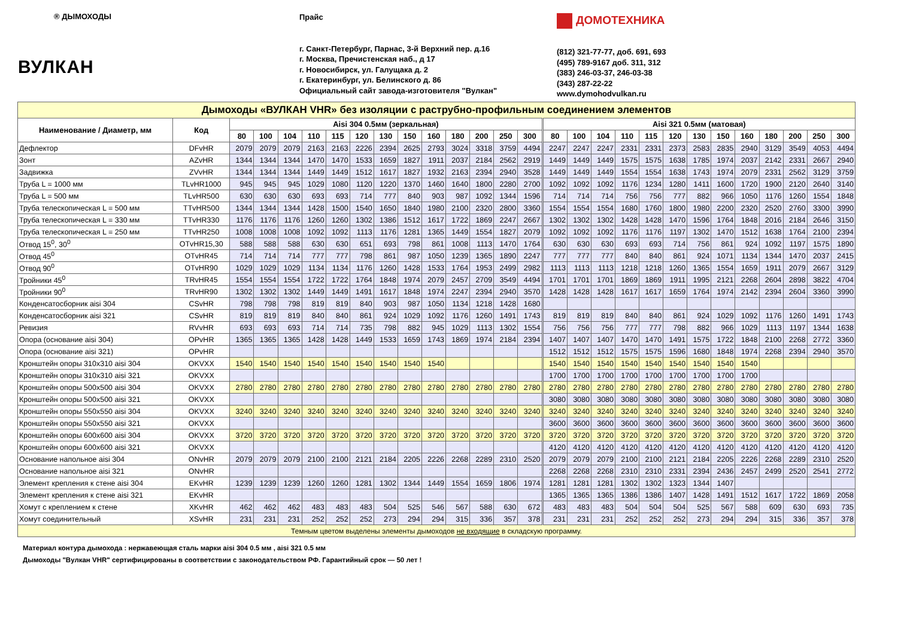® ДЫМОХОДЫ
ВУЛКАН
Прайс
г. Санкт-Петербург, Парнас, 3-й Верхний пер. д.16
г. Москва, Пречистенская наб., д 17
г. Новосибирск, ул. Галущака д. 2
г. Екатеринбург, ул. Белинского д. 86
Официальный сайт завода-изготовителя "Вулкан"
ДОМОТЕХНИКА
(812) 321-77-77, доб. 691, 693
(495) 789-9167 доб. 311, 312
(383) 246-03-37, 246-03-38
(343) 287-22-22
www.dymohodvulkan.ru
| Дымоходы «ВУЛКАН VHR» без изоляции с раструбно-профильным соединением элементов | | | | | | | | | | | | | | | | | | | | | | | | | | | |
| Наименование / Диаметр, мм | Код | Aisi 304 0.5мм (зеркальная) | | | | | | | | | | | | | Aisi 321 0.5мм (матовая) | | | | | | | | | | | | |
| | | 80 | 100 | 104 | 110 | 115 | 120 | 130 | 150 | 160 | 180 | 200 | 250 | 300 | 80 | 100 | 104 | 110 | 115 | 120 | 130 | 150 | 160 | 180 | 200 | 250 | 300 |
| Дефлектор | DFvHR | 2079 | 2079 | 2079 | 2163 | 2163 | 2226 | 2394 | 2625 | 2793 | 3024 | 3318 | 3759 | 4494 | 2247 | 2247 | 2247 | 2331 | 2331 | 2373 | 2583 | 2835 | 2940 | 3129 | 3549 | 4053 | 4494 |
| Зонт | AZvHR | 1344 | 1344 | 1344 | 1470 | 1470 | 1533 | 1659 | 1827 | 1911 | 2037 | 2184 | 2562 | 2919 | 1449 | 1449 | 1449 | 1575 | 1575 | 1638 | 1785 | 1974 | 2037 | 2142 | 2331 | 2667 | 2940 |
| Задвижка | ZVvHR | 1344 | 1344 | 1344 | 1449 | 1449 | 1512 | 1617 | 1827 | 1932 | 2163 | 2394 | 2940 | 3528 | 1449 | 1449 | 1449 | 1554 | 1554 | 1638 | 1743 | 1974 | 2079 | 2331 | 2562 | 3129 | 3759 |
| Труба L = 1000 мм | TLvHR1000 | 945 | 945 | 945 | 1029 | 1080 | 1120 | 1220 | 1370 | 1460 | 1640 | 1800 | 2280 | 2700 | 1092 | 1092 | 1092 | 1176 | 1234 | 1280 | 1411 | 1600 | 1720 | 1900 | 2120 | 2640 | 3140 |
| Труба L = 500 мм | TLvHR500 | 630 | 630 | 630 | 693 | 693 | 714 | 777 | 840 | 903 | 987 | 1092 | 1344 | 1596 | 714 | 714 | 714 | 756 | 756 | 777 | 882 | 966 | 1050 | 1176 | 1260 | 1554 | 1848 |
| Труба телескопическая L = 500 мм | TTvHR500 | 1344 | 1344 | 1344 | 1428 | 1500 | 1540 | 1650 | 1840 | 1980 | 2100 | 2320 | 2800 | 3360 | 1554 | 1554 | 1554 | 1680 | 1760 | 1800 | 1980 | 2200 | 2320 | 2520 | 2760 | 3300 | 3990 |
| Труба телескопическая L = 330 мм | TTvHR330 | 1176 | 1176 | 1176 | 1260 | 1260 | 1302 | 1386 | 1512 | 1617 | 1722 | 1869 | 2247 | 2667 | 1302 | 1302 | 1302 | 1428 | 1428 | 1470 | 1596 | 1764 | 1848 | 2016 | 2184 | 2646 | 3150 |
| Труба телескопическая L = 250 мм | TTvHR250 | 1008 | 1008 | 1008 | 1092 | 1092 | 1113 | 1176 | 1281 | 1365 | 1449 | 1554 | 1827 | 2079 | 1092 | 1092 | 1092 | 1176 | 1176 | 1197 | 1302 | 1470 | 1512 | 1638 | 1764 | 2100 | 2394 |
| Отвод 15<sup>0</sup>, 30<sup>0</sup> | OTvHR15,30 | 588 | 588 | 588 | 630 | 630 | 651 | 693 | 798 | 861 | 1008 | 1113 | 1470 | 1764 | 630 | 630 | 630 | 693 | 693 | 714 | 756 | 861 | 924 | 1092 | 1197 | 1575 | 1890 |
| Отвод 45<sup>0</sup> | OTvHR45 | 714 | 714 | 714 | 777 | 777 | 798 | 861 | 987 | 1050 | 1239 | 1365 | 1890 | 2247 | 777 | 777 | 777 | 840 | 840 | 861 | 924 | 1071 | 1134 | 1344 | 1470 | 2037 | 2415 |
| Отвод 90<sup>0</sup> | OTvHR90 | 1029 | 1029 | 1029 | 1134 | 1134 | 1176 | 1260 | 1428 | 1533 | 1764 | 1953 | 2499 | 2982 | 1113 | 1113 | 1113 | 1218 | 1218 | 1260 | 1365 | 1554 | 1659 | 1911 | 2079 | 2667 | 3129 |
| Тройники 45<sup>0</sup> | TRvHR45 | 1554 | 1554 | 1554 | 1722 | 1722 | 1764 | 1848 | 1974 | 2079 | 2457 | 2709 | 3549 | 4494 | 1701 | 1701 | 1701 | 1869 | 1869 | 1911 | 1995 | 2121 | 2268 | 2604 | 2898 | 3822 | 4704 |
| Тройники 90<sup>0</sup> | TRvHR90 | 1302 | 1302 | 1302 | 1449 | 1449 | 1491 | 1617 | 1848 | 1974 | 2247 | 2394 | 2940 | 3570 | 1428 | 1428 | 1428 | 1617 | 1617 | 1659 | 1764 | 1974 | 2142 | 2394 | 2604 | 3360 | 3990 |
| Конденсатосборник aisi 304 | CSvHR | 798 | 798 | 798 | 819 | 819 | 840 | 903 | 987 | 1050 | 1134 | 1218 | 1428 | 1680 | | | | | | | | | | | | | |
| Конденсатосборник aisi 321 | CSvHR | 819 | 819 | 819 | 840 | 840 | 861 | 924 | 1029 | 1092 | 1176 | 1260 | 1491 | 1743 | 819 | 819 | 819 | 840 | 840 | 861 | 924 | 1029 | 1092 | 1176 | 1260 | 1491 | 1743 |
| Ревизия | RVvHR | 693 | 693 | 693 | 714 | 714 | 735 | 798 | 882 | 945 | 1029 | 1113 | 1302 | 1554 | 756 | 756 | 756 | 777 | 777 | 798 | 882 | 966 | 1029 | 1113 | 1197 | 1344 | 1638 |
| Опора (основание aisi 304) | OPvHR | 1365 | 1365 | 1365 | 1428 | 1428 | 1449 | 1533 | 1659 | 1743 | 1869 | 1974 | 2184 | 2394 | 1407 | 1407 | 1407 | 1470 | 1470 | 1491 | 1575 | 1722 | 1848 | 2100 | 2268 | 2772 | 3360 |
| Опора (основание aisi 321) | OPvHR | | | | | | | | | | | | | | 1512 | 1512 | 1512 | 1575 | 1575 | 1596 | 1680 | 1848 | 1974 | 2268 | 2394 | 2940 | 3570 |
| Кронштейн опоры 310x310 aisi 304 | OKVXX | 1540 | 1540 | 1540 | 1540 | 1540 | 1540 | 1540 | 1540 | 1540 | | | | | 1540 | 1540 | 1540 | 1540 | 1540 | 1540 | 1540 | 1540 | 1540 | | | | |
| Кронштейн опоры 310x310 aisi 321 | OKVXX | | | | | | | | | | | | | | 1700 | 1700 | 1700 | 1700 | 1700 | 1700 | 1700 | 1700 | 1700 | | | | |
| Кронштейн опоры 500x500 aisi 304 | OKVXX | 2780 | 2780 | 2780 | 2780 | 2780 | 2780 | 2780 | 2780 | 2780 | 2780 | 2780 | 2780 | 2780 | 2780 | 2780 | 2780 | 2780 | 2780 | 2780 | 2780 | 2780 | 2780 | 2780 | 2780 | 2780 | 2780 |
| Кронштейн опоры 500x500 aisi 321 | OKVXX | | | | | | | | | | | | | | 3080 | 3080 | 3080 | 3080 | 3080 | 3080 | 3080 | 3080 | 3080 | 3080 | 3080 | 3080 | 3080 |
| Кронштейн опоры 550x550 aisi 304 | OKVXX | 3240 | 3240 | 3240 | 3240 | 3240 | 3240 | 3240 | 3240 | 3240 | 3240 | 3240 | 3240 | 3240 | 3240 | 3240 | 3240 | 3240 | 3240 | 3240 | 3240 | 3240 | 3240 | 3240 | 3240 | 3240 | 3240 |
| Кронштейн опоры 550x550 aisi 321 | OKVXX | | | | | | | | | | | | | | 3600 | 3600 | 3600 | 3600 | 3600 | 3600 | 3600 | 3600 | 3600 | 3600 | 3600 | 3600 | 3600 |
| Кронштейн опоры 600x600 aisi 304 | OKVXX | 3720 | 3720 | 3720 | 3720 | 3720 | 3720 | 3720 | 3720 | 3720 | 3720 | 3720 | 3720 | 3720 | 3720 | 3720 | 3720 | 3720 | 3720 | 3720 | 3720 | 3720 | 3720 | 3720 | 3720 | 3720 | 3720 |
| Кронштейн опоры 600x600 aisi 321 | OKVXX | | | | | | | | | | | | | | 4120 | 4120 | 4120 | 4120 | 4120 | 4120 | 4120 | 4120 | 4120 | 4120 | 4120 | 4120 | 4120 |
| Основание напольное aisi 304 | ONvHR | 2079 | 2079 | 2079 | 2100 | 2100 | 2121 | 2184 | 2205 | 2226 | 2268 | 2289 | 2310 | 2520 | 2079 | 2079 | 2079 | 2100 | 2100 | 2121 | 2184 | 2205 | 2226 | 2268 | 2289 | 2310 | 2520 |
| Основание напольное aisi 321 | ONvHR | | | | | | | | | | | | | | 2268 | 2268 | 2268 | 2310 | 2310 | 2331 | 2394 | 2436 | 2457 | 2499 | 2520 | 2541 | 2772 |
| Элемент крепления к стене aisi 304 | EKvHR | 1239 | 1239 | 1239 | 1260 | 1260 | 1281 | 1302 | 1344 | 1449 | 1554 | 1659 | 1806 | 1974 | 1281 | 1281 | 1281 | 1302 | 1302 | 1323 | 1344 | 1407 | | | | | |
| Элемент крепления к стене aisi 321 | EKvHR | | | | | | | | | | | | | | 1365 | 1365 | 1365 | 1386 | 1386 | 1407 | 1428 | 1491 | 1512 | 1617 | 1722 | 1869 | 2058 |
| Хомут с креплением к стене | XKvHR | 462 | 462 | 462 | 483 | 483 | 483 | 504 | 525 | 546 | 567 | 588 | 630 | 672 | 483 | 483 | 483 | 504 | 504 | 504 | 525 | 567 | 588 | 609 | 630 | 693 | 735 |
| Хомут соединительный | XSvHR | 231 | 231 | 231 | 252 | 252 | 252 | 273 | 294 | 294 | 315 | 336 | 357 | 378 | 231 | 231 | 231 | 252 | 252 | 252 | 273 | 294 | 294 | 315 | 336 | 357 | 378 |
| Темным цветом выделены элементы дымоходов не входящие в складскую программу. | | | | | | | | | | | | | | | | | | | | | | | | | | | |
Материал контура дымохода : нержавеющая сталь марки aisi 304 0.5 мм , aisi 321 0.5 мм
Дымоходы "Вулкан VHR" сертифицированы в соответствии с законодательством РФ. Гарантийный срок — 50 лет !